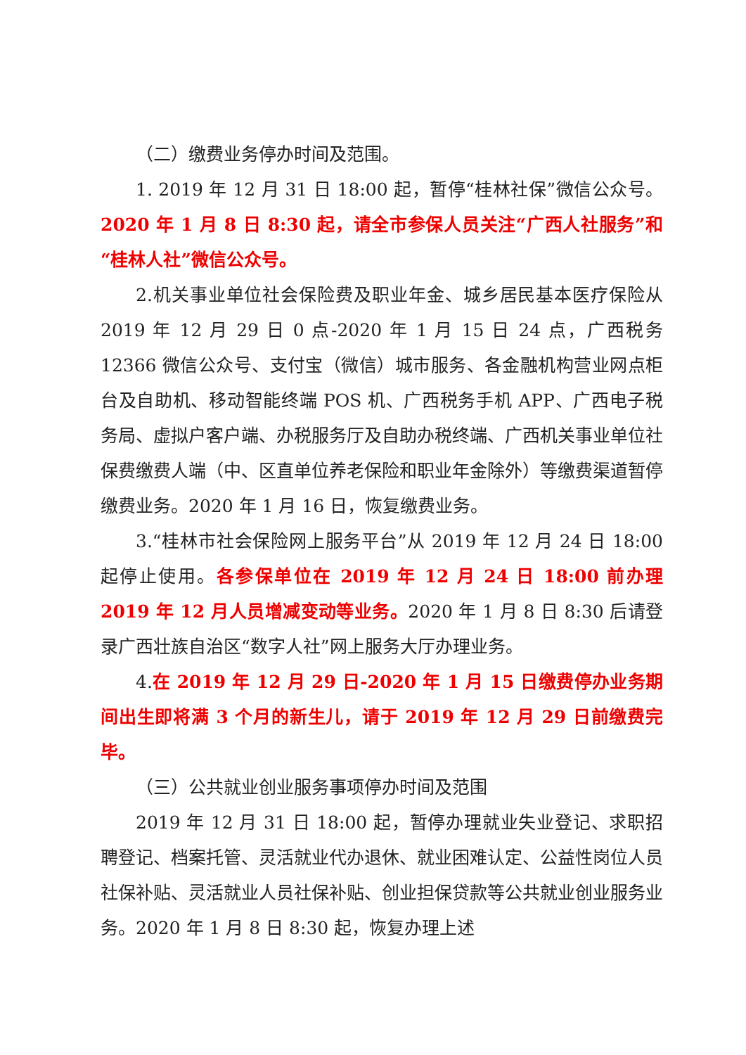（二）缴费业务停办时间及范围。
1. 2019 年 12 月 31 日 18:00 起，暂停“桂林社保”微信公众号。2020 年 1 月 8 日 8:30 起，请全市参保人员关注“广西人社服务”和“桂林人社”微信公众号。
2.机关事业单位社会保险费及职业年金、城乡居民基本医疗保险从 2019 年 12 月 29 日 0 点-2020 年 1 月 15 日 24 点，广西税务 12366 微信公众号、支付宝（微信）城市服务、各金融机构营业网点柜台及自助机、移动智能终端 POS 机、广西税务手机 APP、广西电子税务局、虚拟户客户端、办税服务厅及自助办税终端、广西机关事业单位社保费缴费人端（中、区直单位养老保险和职业年金除外）等缴费渠道暂停缴费业务。2020 年 1 月 16 日，恢复缴费业务。
3.“桂林市社会保险网上服务平台”从 2019 年 12 月 24 日 18:00 起停止使用。各参保单位在 2019 年 12 月 24 日 18:00 前办理 2019 年 12 月人员增减变动等业务。2020 年 1 月 8 日 8:30 后请登录广西壮族自治区“数字人社”网上服务大厅办理业务。
4.在 2019 年 12 月 29 日-2020 年 1 月 15 日缴费停办业务期间出生即将满 3 个月的新生儿，请于 2019 年 12 月 29 日前缴费完毕。
（三）公共就业创业服务事项停办时间及范围
2019 年 12 月 31 日 18:00 起，暂停办理就业失业登记、求职招聘登记、档案托管、灵活就业代办退休、就业困难认定、公益性岗位人员社保补贴、灵活就业人员社保补贴、创业担保贷款等公共就业创业服务业务。2020 年 1 月 8 日 8:30 起，恢复办理上述